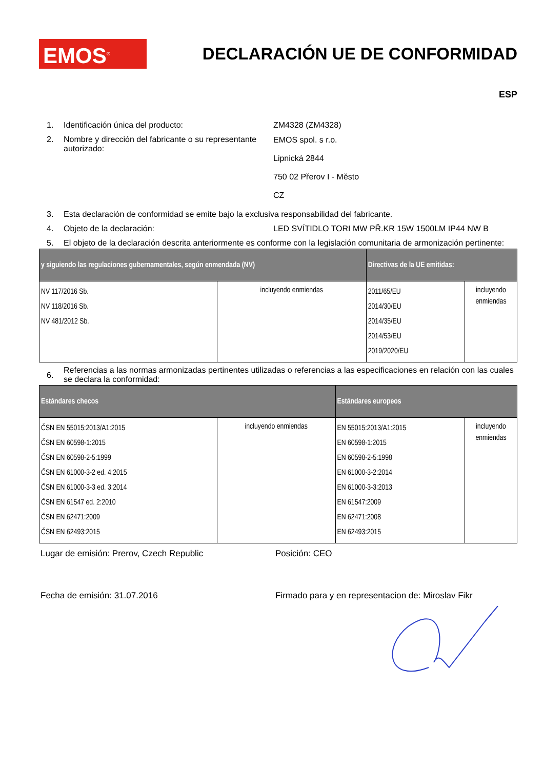EMOS<sup>®</sup>
DECLARACIÓN UE DE CONFORMIDAD
ESP
1. Identificación única del producto: ZM4328 (ZM4328)
2. Nombre y dirección del fabricante o su representante autorizado:
EMOS spol. s r.o.
Lipnická 2844
750 02 Přerov I - Město
CZ
3. Esta declaración de conformidad se emite bajo la exclusiva responsabilidad del fabricante.
4. Objeto de la declaración: LED SVÍTIDLO TORI MW PŘ.KR 15W 1500LM IP44 NW B
5. El objeto de la declaración descrita anteriormente es conforme con la legislación comunitaria de armonización pertinente:
| y siguiendo las regulaciones gubernamentales, según enmendada (NV) | | Directivas de la UE emitidas: | |
| --- | --- | --- | --- |
| NV 117/2016 Sb. NV 118/2016 Sb. NV 481/2012 Sb. | incluyendo enmiendas | 2011/65/EU 2014/30/EU 2014/35/EU 2014/53/EU 2019/2020/EU | incluyendo enmiendas |
6.
Referencias a las normas armonizadas pertinentes utilizadas o referencias a las especificaciones en relación con las cuales se declara la conformidad:
| Estándares checos | | Estándares europeos | |
| --- | --- | --- | --- |
| ČSN EN 55015:2013/A1:2015 ČSN EN 60598-1:2015 ČSN EN 60598-2-5:1999 ČSN EN 61000-3-2 ed. 4:2015 ČSN EN 61000-3-3 ed. 3:2014 ČSN EN 61547 ed. 2:2010 ČSN EN 62471:2009 ČSN EN 62493:2015 | incluyendo enmiendas | EN 55015:2013/A1:2015 EN 60598-1:2015 EN 60598-2-5:1998 EN 61000-3-2:2014 EN 61000-3-3:2013 EN 61547:2009 EN 62471:2008 EN 62493:2015 | incluyendo enmiendas |
Lugar de emisión: Prerov, Czech Republic Posición: CEO
Fecha de emisión: 31.07.2016 Firmado para y en representacion de: Miroslav Fikr